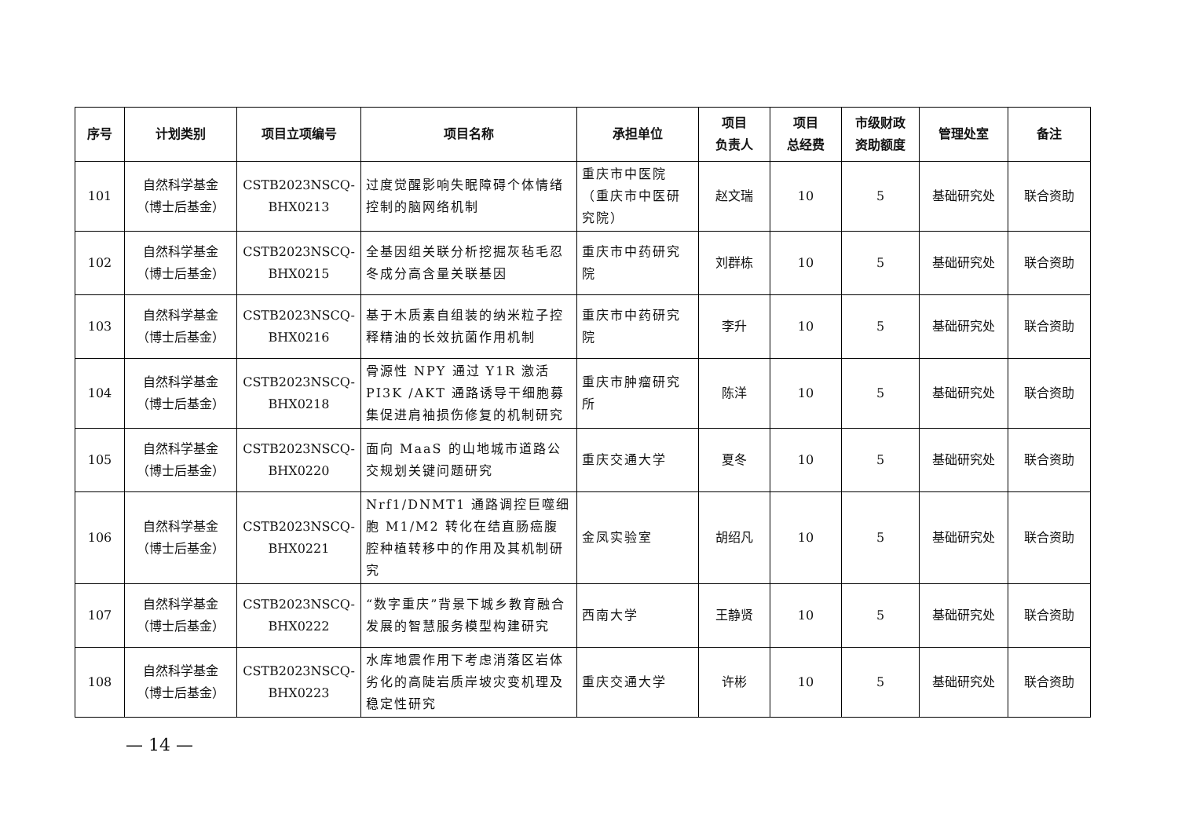| 序号 | 计划类别 | 项目立项编号 | 项目名称 | 承担单位 | 项目 负责人 | 项目 总经费 | 市级财政 资助额度 | 管理处室 | 备注 |
| --- | --- | --- | --- | --- | --- | --- | --- | --- | --- |
| 101 | 自然科学基金 （博士后基金） | CSTB2023NSCQ- BHX0213 | 过度觉醒影响失眠障碍个体情绪控制的脑网络机制 | 重庆市中医院（重庆市中医研究院） | 赵文瑞 | 10 | 5 | 基础研究处 | 联合资助 |
| 102 | 自然科学基金 （博士后基金） | CSTB2023NSCQ- BHX0215 | 全基因组关联分析挖掘灰毡毛忍冬成分高含量关联基因 | 重庆市中药研究院 | 刘群栋 | 10 | 5 | 基础研究处 | 联合资助 |
| 103 | 自然科学基金 （博士后基金） | CSTB2023NSCQ- BHX0216 | 基于木质素自组装的纳米粒子控释精油的长效抗菌作用机制 | 重庆市中药研究院 | 李升 | 10 | 5 | 基础研究处 | 联合资助 |
| 104 | 自然科学基金 （博士后基金） | CSTB2023NSCQ- BHX0218 | 骨源性 NPY 通过 Y1R 激活 PI3K /AKT 通路诱导干细胞募集促进肩袖损伤修复的机制研究 | 重庆市肿瘤研究所 | 陈洋 | 10 | 5 | 基础研究处 | 联合资助 |
| 105 | 自然科学基金 （博士后基金） | CSTB2023NSCQ- BHX0220 | 面向 MaaS 的山地城市道路公交规划关键问题研究 | 重庆交通大学 | 夏冬 | 10 | 5 | 基础研究处 | 联合资助 |
| 106 | 自然科学基金 （博士后基金） | CSTB2023NSCQ- BHX0221 | Nrf1/DNMT1 通路调控巨噬细胞 M1/M2 转化在结直肠癌腹腔种植转移中的作用及其机制研究 | 金凤实验室 | 胡绍凡 | 10 | 5 | 基础研究处 | 联合资助 |
| 107 | 自然科学基金 （博士后基金） | CSTB2023NSCQ- BHX0222 | “数字重庆”背景下城乡教育融合发展的智慧服务模型构建研究 | 西南大学 | 王静贤 | 10 | 5 | 基础研究处 | 联合资助 |
| 108 | 自然科学基金 （博士后基金） | CSTB2023NSCQ- BHX0223 | 水库地震作用下考虑消落区岩体劣化的高陡岩质岸坡灾变机理及稳定性研究 | 重庆交通大学 | 许彬 | 10 | 5 | 基础研究处 | 联合资助 |
— 14 —